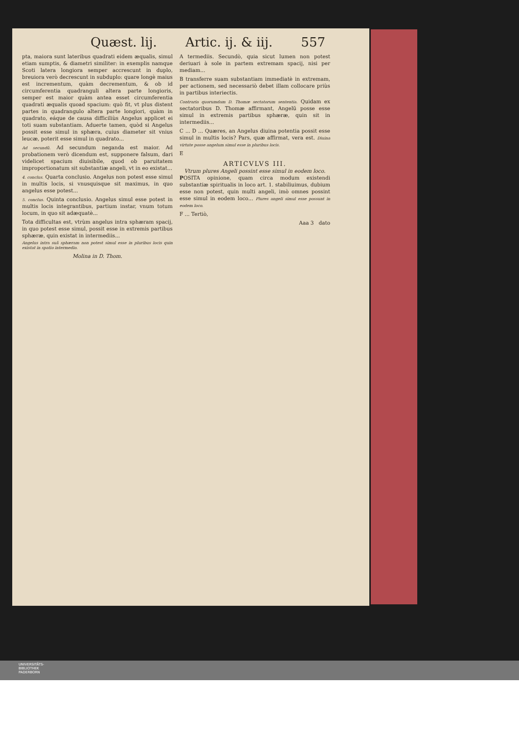Quæst. lij. Artic. ij. & iij. 557
pta, maiora sunt lateribus quadrati eidem æqualis, simul etiam sumptis, & diametri similiter: in exemplis namque Scoti latera longiora semper accrescunt in duplo, breuiora verò decrescunt in subduplo: quare longè maius est incrementum, quàm decrementum, & ob id circumferentia quadranguli altera parte longioris, semper est maior quàm antea esset circumferentia quadrati æqualis quoad spacium: quò fit, vt plus distent partes in quadrangulo altera parte longiori, quàm in quadrato, eáque de causa difficiliùs Angelus applicet ei toti suam substantiam. Aduerte tamen, quòd si Angelus possit esse simul in sphæra, cuius diameter sit vnius leucæ, poterit esse simul in quadrato...
Ad secundũ. Ad secundum neganda est maior. Ad probationem verò dicendum est, supponere falsum, dari videlicet spacium diuisibile, quod ob paruitatem improportionatum sit substantiæ angeli, vt in eo existat...
4. conclus. Quarta conclusio. Angelus non potest esse simul in multis locis, si vnusquisque sit maximus, in quo angelus esse potest...
5. conclus. Quinta conclusio. Angelus simul esse potest in multis locis integrantibus, partium instar, vnum totum locum, in quo sit adæquatè...
Tota difficultas est, vtrùm angelus intra sphæram spacij, in quo potest esse simul, possit esse in extremis partibus sphæræ, quin existat in intermediis...
Angelus intra suã sphæram non potest simul esse in pluribus locis quin existat in spatio intermedio.
Molina in D. Thom.
A termediis. Secundò, quia sicut lumen non potest deriuari à sole in partem extremam spacij, nisi per mediam...
B transferre suam substantiam immediatè in extremam, per actionem, sed necessariò debet illam collocare priùs in partibus interiectis.
Contraria quorumdam D. Thomæ sectatorum sententia. Quidam ex sectatoribus D. Thomæ affirmant, Angelũ posse esse simul in extremis partibus sphæræ, quin sit in intermediis...
C ... D ... Quæres, an Angelus diuina potentia possit esse simul in multis locis? Pars, quæ affirmat, vera est. Diuina virtute posse angelum simul esse in pluribus locis.
E
ARTICVLVS III.
Vtrum plures Angeli possint esse simul in eodem loco.
POSITA opinione, quam circa modum existendi substantiæ spiritualis in loco art. 1. stabiliuimus, dubium esse non potest, quin multi angeli, imò omnes possint esse simul in eodem loco... Plures angeli simul esse possunt in eodem loco.
F ... Tertiò,
Aaa 3 dato
UNIVERSITÄTS-
BIBLIOTHEK
PADERBORN